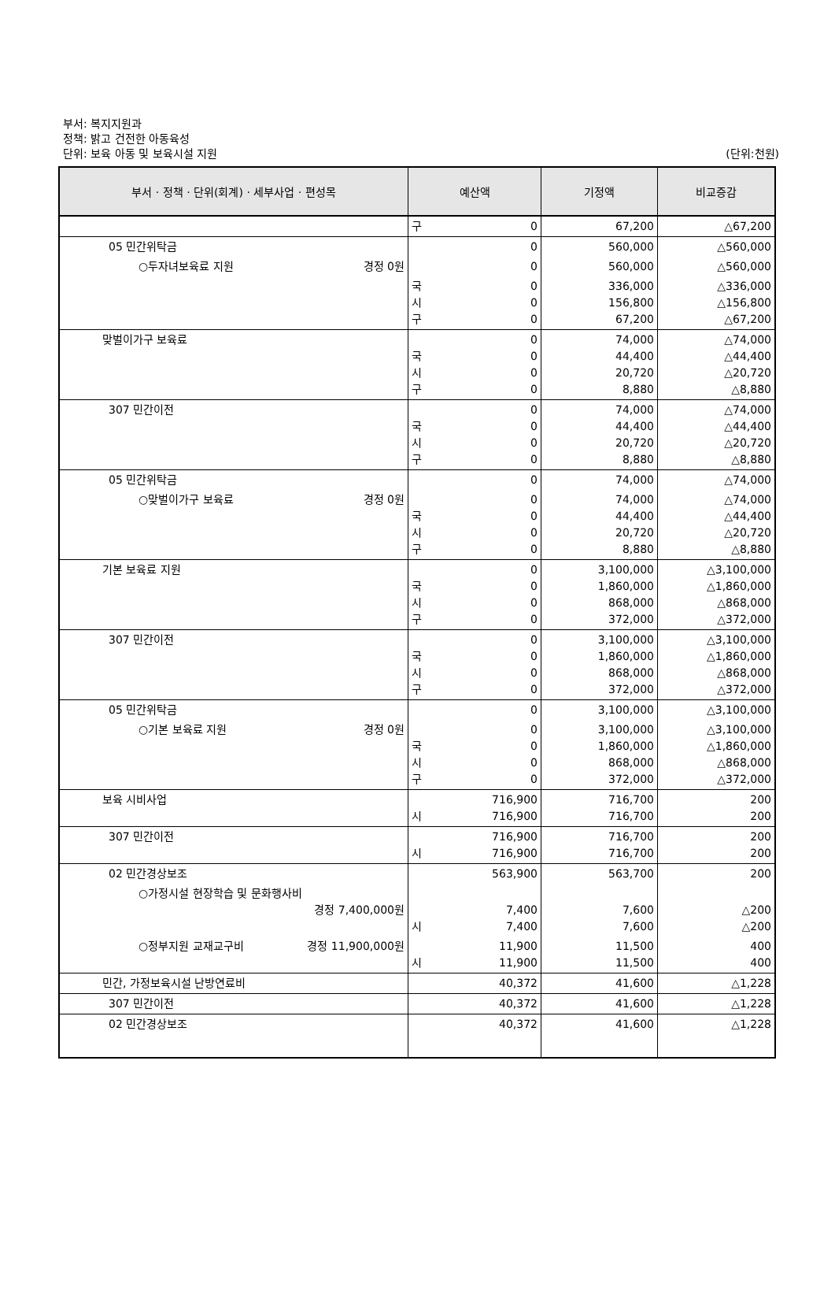부서: 복지지원과
정책: 밝고 건전한 아동육성
단위: 보육 아동 및 보육시설 지원
(단위:천원)
| 부서 · 정책 · 단위(회계) · 세부사업 · 편성목 | 예산액 | 기정액 | 비교증감 |
| --- | --- | --- | --- |
| | 구 0 | 67,200 | △67,200 |
| 05 민간위탁금 | 0 | 560,000 | △560,000 |
| ○두자녀보육료 지원 경정 0원 | 0 | 560,000 | △560,000 |
| | 국 0 시 0 구 0 | 336,000 156,800 67,200 | △336,000 △156,800 △67,200 |
| 맞벌이가구 보육료 | 0 국 0 시 0 구 0 | 74,000 44,400 20,720 8,880 | △74,000 △44,400 △20,720 △8,880 |
| 307 민간이전 | 0 국 0 시 0 구 0 | 74,000 44,400 20,720 8,880 | △74,000 △44,400 △20,720 △8,880 |
| 05 민간위탁금 | 0 | 74,000 | △74,000 |
| ○맞벌이가구 보육료 경정 0원 | 0 국 0 시 0 구 0 | 74,000 44,400 20,720 8,880 | △74,000 △44,400 △20,720 △8,880 |
| 기본 보육료 지원 | 0 국 0 시 0 구 0 | 3,100,000 1,860,000 868,000 372,000 | △3,100,000 △1,860,000 △868,000 △372,000 |
| 307 민간이전 | 0 국 0 시 0 구 0 | 3,100,000 1,860,000 868,000 372,000 | △3,100,000 △1,860,000 △868,000 △372,000 |
| 05 민간위탁금 | 0 | 3,100,000 | △3,100,000 |
| ○기본 보육료 지원 경정 0원 | 0 국 0 시 0 구 0 | 3,100,000 1,860,000 868,000 372,000 | △3,100,000 △1,860,000 △868,000 △372,000 |
| 보육 시비사업 | 716,900 시 716,900 | 716,700 716,700 | 200 200 |
| 307 민간이전 | 716,900 시 716,900 | 716,700 716,700 | 200 200 |
| 02 민간경상보조 | 563,900 | 563,700 | 200 |
| ○가정시설 현장학습 및 문화행사비 경정 7,400,000원 | 7,400 시 7,400 | 7,600 7,600 | △200 △200 |
| ○정부지원 교재교구비 경정 11,900,000원 | 11,900 시 11,900 | 11,500 11,500 | 400 400 |
| 민간, 가정보육시설 난방연료비 | 40,372 | 41,600 | △1,228 |
| 307 민간이전 | 40,372 | 41,600 | △1,228 |
| 02 민간경상보조 | 40,372 | 41,600 | △1,228 |